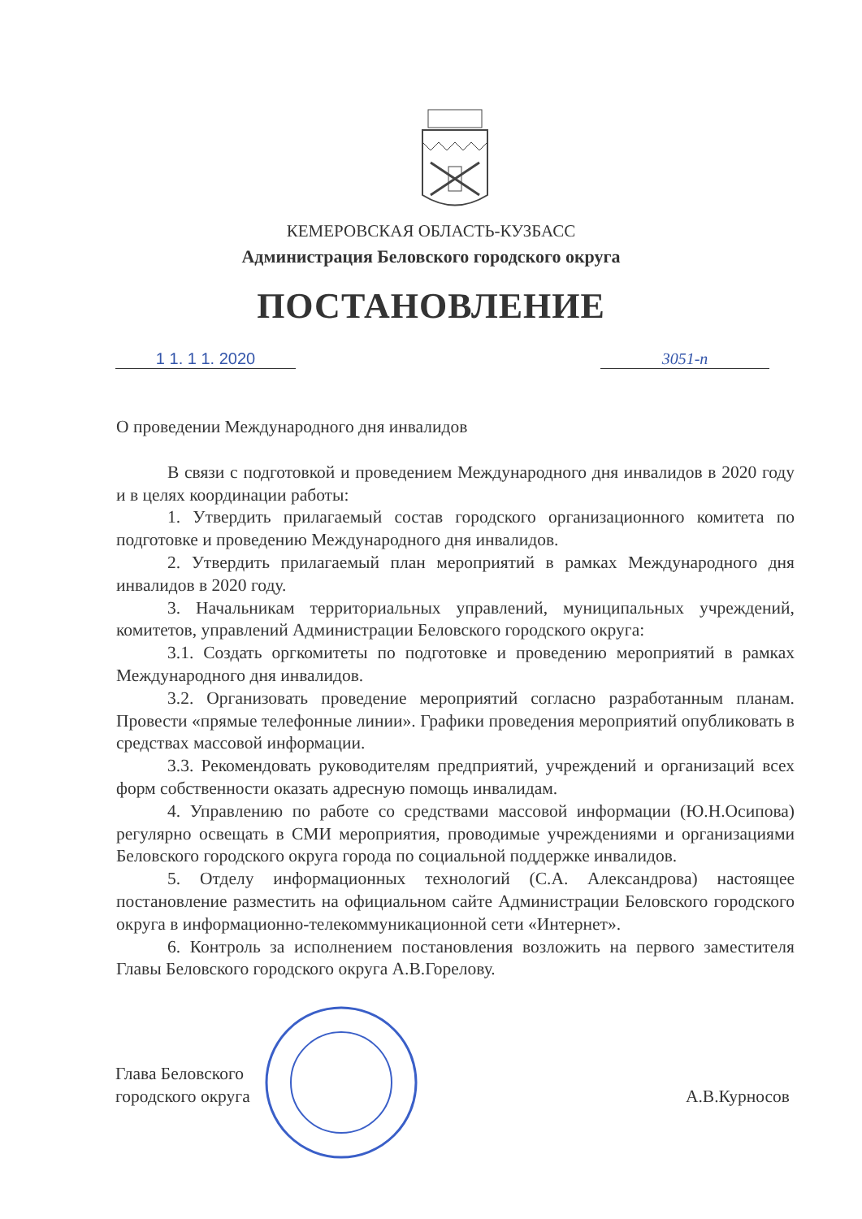КЕМЕРОВСКАЯ ОБЛАСТЬ-КУЗБАСС
Администрация Беловского городского округа
ПОСТАНОВЛЕНИЕ
1 1. 1 1. 2020 3051-п
О проведении Международного дня инвалидов
В связи с подготовкой и проведением Международного дня инвалидов в 2020 году и в целях координации работы:
1. Утвердить прилагаемый состав городского организационного комитета по подготовке и проведению Международного дня инвалидов.
2. Утвердить прилагаемый план мероприятий в рамках Международного дня инвалидов в 2020 году.
3. Начальникам территориальных управлений, муниципальных учреждений, комитетов, управлений Администрации Беловского городского округа:
3.1. Создать оргкомитеты по подготовке и проведению мероприятий в рамках Международного дня инвалидов.
3.2. Организовать проведение мероприятий согласно разработанным планам. Провести «прямые телефонные линии». Графики проведения мероприятий опубликовать в средствах массовой информации.
3.3. Рекомендовать руководителям предприятий, учреждений и организаций всех форм собственности оказать адресную помощь инвалидам.
4. Управлению по работе со средствами массовой информации (Ю.Н.Осипова) регулярно освещать в СМИ мероприятия, проводимые учреждениями и организациями Беловского городского округа города по социальной поддержке инвалидов.
5. Отделу информационных технологий (С.А. Александрова) настоящее постановление разместить на официальном сайте Администрации Беловского городского округа в информационно-телекоммуникационной сети «Интернет».
6. Контроль за исполнением постановления возложить на первого заместителя Главы Беловского городского округа А.В.Горелову.
Глава Беловского
городского округа
А.В.Курносов